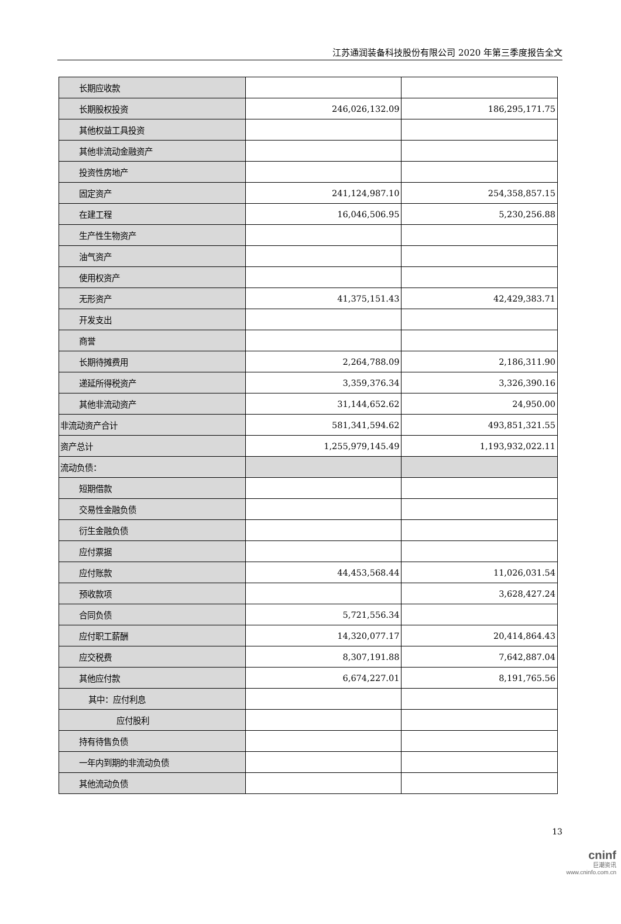江苏通润装备科技股份有限公司 2020 年第三季度报告全文
| 长期应收款 | | |
| 长期股权投资 | 246,026,132.09 | 186,295,171.75 |
| 其他权益工具投资 | | |
| 其他非流动金融资产 | | |
| 投资性房地产 | | |
| 固定资产 | 241,124,987.10 | 254,358,857.15 |
| 在建工程 | 16,046,506.95 | 5,230,256.88 |
| 生产性生物资产 | | |
| 油气资产 | | |
| 使用权资产 | | |
| 无形资产 | 41,375,151.43 | 42,429,383.71 |
| 开发支出 | | |
| 商誉 | | |
| 长期待摊费用 | 2,264,788.09 | 2,186,311.90 |
| 递延所得税资产 | 3,359,376.34 | 3,326,390.16 |
| 其他非流动资产 | 31,144,652.62 | 24,950.00 |
| 非流动资产合计 | 581,341,594.62 | 493,851,321.55 |
| 资产总计 | 1,255,979,145.49 | 1,193,932,022.11 |
| 流动负债： | | |
| 短期借款 | | |
| 交易性金融负债 | | |
| 衍生金融负债 | | |
| 应付票据 | | |
| 应付账款 | 44,453,568.44 | 11,026,031.54 |
| 预收款项 | | 3,628,427.24 |
| 合同负债 | 5,721,556.34 | |
| 应付职工薪酬 | 14,320,077.17 | 20,414,864.43 |
| 应交税费 | 8,307,191.88 | 7,642,887.04 |
| 其他应付款 | 6,674,227.01 | 8,191,765.56 |
| 其中：应付利息 | | |
| 应付股利 | | |
| 持有待售负债 | | |
| 一年内到期的非流动负债 | | |
| 其他流动负债 | | |
13
cninf
巨潮资讯
www.cninfo.com.cn